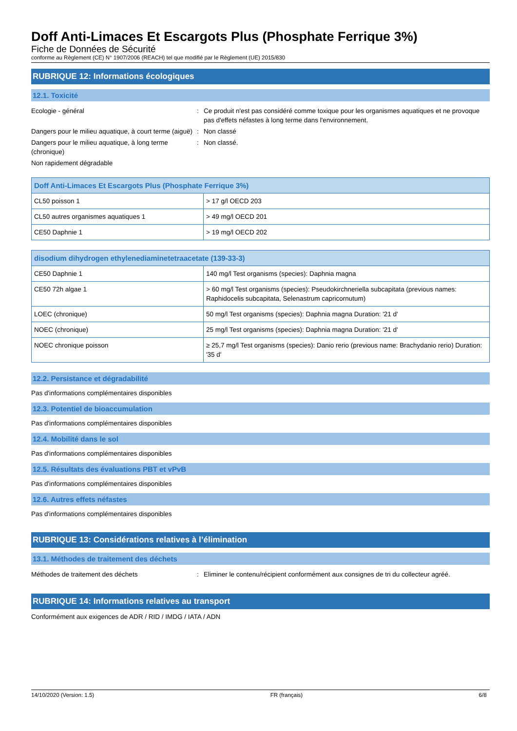Doff Anti-Limaces Et Escargots Plus (Phosphate Ferrique 3%)
Fiche de Données de Sécurité
conforme au Règlement (CE) N° 1907/2006 (REACH) tel que modifié par le Règlement (UE) 2015/830
RUBRIQUE 12: Informations écologiques
12.1. Toxicité
Ecologie - général : Ce produit n'est pas considéré comme toxique pour les organismes aquatiques et ne provoque pas d'effets néfastes à long terme dans l'environnement.
Dangers pour le milieu aquatique, à court terme (aiguë)
: Non classé
Dangers pour le milieu aquatique, à long terme (chronique)
: Non classé.
Non rapidement dégradable
| Doff Anti-Limaces Et Escargots Plus (Phosphate Ferrique 3%) | |
| --- | --- |
| CL50 poisson 1 | > 17 g/l OECD 203 |
| CL50 autres organismes aquatiques 1 | > 49 mg/l OECD 201 |
| CE50 Daphnie 1 | > 19 mg/l OECD 202 |
| disodium dihydrogen ethylenediaminetetraacetate (139-33-3) | |
| --- | --- |
| CE50 Daphnie 1 | 140 mg/l Test organisms (species): Daphnia magna |
| CE50 72h algae 1 | > 60 mg/l Test organisms (species): Pseudokirchneriella subcapitata (previous names: Raphidocelis subcapitata, Selenastrum capricornutum) |
| LOEC (chronique) | 50 mg/l Test organisms (species): Daphnia magna Duration: '21 d' |
| NOEC (chronique) | 25 mg/l Test organisms (species): Daphnia magna Duration: '21 d' |
| NOEC chronique poisson | ≥ 25,7 mg/l Test organisms (species): Danio rerio (previous name: Brachydanio rerio) Duration: '35 d' |
12.2. Persistance et dégradabilité
Pas d'informations complémentaires disponibles
12.3. Potentiel de bioaccumulation
Pas d'informations complémentaires disponibles
12.4. Mobilité dans le sol
Pas d'informations complémentaires disponibles
12.5. Résultats des évaluations PBT et vPvB
Pas d'informations complémentaires disponibles
12.6. Autres effets néfastes
Pas d'informations complémentaires disponibles
RUBRIQUE 13: Considérations relatives à l’élimination
13.1. Méthodes de traitement des déchets
Méthodes de traitement des déchets : Eliminer le contenu/récipient conformément aux consignes de tri du collecteur agréé.
RUBRIQUE 14: Informations relatives au transport
Conformément aux exigences de ADR / RID / IMDG / IATA / ADN
14/10/2020 (Version: 1.5) FR (français) 6/8